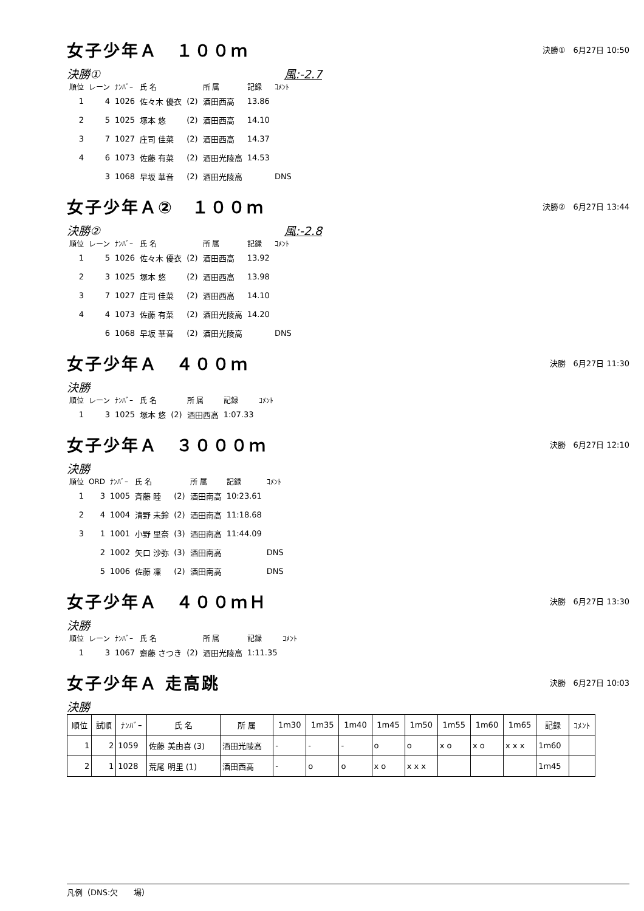女子少年Ａ　１００ｍ
決勝①　6月27日 10:50
決勝① 風:-2.7
| 順位 | レーン | ﾅﾝﾊﾞｰ | 氏 名 | | 所 属 | 記録 | ｺﾒﾝﾄ |
| --- | --- | --- | --- | --- | --- | --- | --- |
| 1 | 4 | 1026 | 佐々木 優衣 | (2) | 酒田西高 | 13.86 | |
| 2 | 5 | 1025 | 塚本 悠 | (2) | 酒田西高 | 14.10 | |
| 3 | 7 | 1027 | 庄司 佳菜 | (2) | 酒田西高 | 14.37 | |
| 4 | 6 | 1073 | 佐藤 有菜 | (2) | 酒田光陵高 | 14.53 | |
| | 3 | 1068 | 早坂 華音 | (2) | 酒田光陵高 | | DNS |
女子少年Ａ②　１００ｍ
決勝②　6月27日 13:44
決勝② 風:-2.8
| 順位 | レーン | ﾅﾝﾊﾞｰ | 氏 名 | | 所 属 | 記録 | ｺﾒﾝﾄ |
| --- | --- | --- | --- | --- | --- | --- | --- |
| 1 | 5 | 1026 | 佐々木 優衣 | (2) | 酒田西高 | 13.92 | |
| 2 | 3 | 1025 | 塚本 悠 | (2) | 酒田西高 | 13.98 | |
| 3 | 7 | 1027 | 庄司 佳菜 | (2) | 酒田西高 | 14.10 | |
| 4 | 4 | 1073 | 佐藤 有菜 | (2) | 酒田光陵高 | 14.20 | |
| | 6 | 1068 | 早坂 華音 | (2) | 酒田光陵高 | | DNS |
女子少年Ａ　４００ｍ
決勝　6月27日 11:30
決勝
| 順位 | レーン | ﾅﾝﾊﾞｰ | 氏 名 | | 所 属 | 記録 | ｺﾒﾝﾄ |
| --- | --- | --- | --- | --- | --- | --- | --- |
| 1 | 3 | 1025 | 塚本 悠 | (2) | 酒田西高 | 1:07.33 | |
女子少年Ａ　３０００ｍ
決勝　6月27日 12:10
決勝
| 順位 | ORD | ﾅﾝﾊﾞｰ | 氏 名 | | 所 属 | 記録 | ｺﾒﾝﾄ |
| --- | --- | --- | --- | --- | --- | --- | --- |
| 1 | 3 | 1005 | 斉藤 睦 | (2) | 酒田南高 | 10:23.61 | |
| 2 | 4 | 1004 | 清野 未鈴 | (2) | 酒田南高 | 11:18.68 | |
| 3 | 1 | 1001 | 小野 里奈 | (3) | 酒田南高 | 11:44.09 | |
| | 2 | 1002 | 矢口 沙弥 | (3) | 酒田南高 | | DNS |
| | 5 | 1006 | 佐藤 凜 | (2) | 酒田南高 | | DNS |
女子少年Ａ　４００ｍＨ
決勝　6月27日 13:30
決勝
| 順位 | レーン | ﾅﾝﾊﾞｰ | 氏 名 | | 所 属 | 記録 | ｺﾒﾝﾄ |
| --- | --- | --- | --- | --- | --- | --- | --- |
| 1 | 3 | 1067 | 齋藤 さつき | (2) | 酒田光陵高 | 1:11.35 | |
女子少年Ａ 走高跳
決勝　6月27日 10:03
決勝
| 順位 | 試順 | ﾅﾝﾊﾞｰ | 氏 名 | 所 属 | 1m30 | 1m35 | 1m40 | 1m45 | 1m50 | 1m55 | 1m60 | 1m65 | 記録 | ｺﾒﾝﾄ |
| --- | --- | --- | --- | --- | --- | --- | --- | --- | --- | --- | --- | --- | --- | --- |
| 1 | 2 | 1059 | 佐藤 美由喜 (3) | 酒田光陵高 | - | - | - | o | o | x o | x o | x x x | 1m60 | |
| 2 | 1 | 1028 | 荒尾 明里 (1) | 酒田西高 | - | o | o | x o | x x x | | | | 1m45 | |
凡例（DNS:欠　　場）